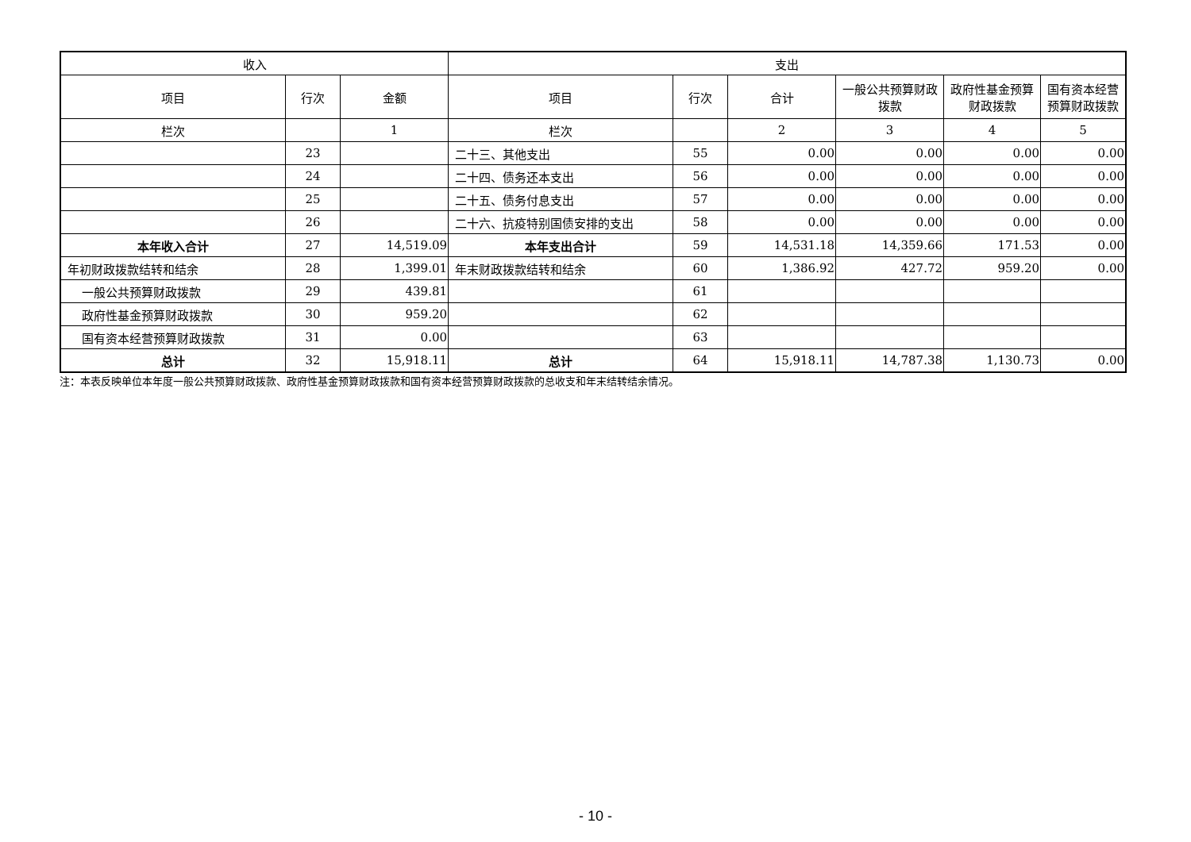| 收入 | | | 支出 | | | | | |
| --- | --- | --- | --- | --- | --- | --- | --- | --- |
| 项目 | 行次 | 金额 | 项目 | 行次 | 合计 | 一般公共预算财政拨款 | 政府性基金预算财政拨款 | 国有资本经营预算财政拨款 |
| 栏次 | | 1 | 栏次 | | 2 | 3 | 4 | 5 |
| | 23 | | 二十三、其他支出 | 55 | 0.00 | 0.00 | 0.00 | 0.00 |
| | 24 | | 二十四、债务还本支出 | 56 | 0.00 | 0.00 | 0.00 | 0.00 |
| | 25 | | 二十五、债务付息支出 | 57 | 0.00 | 0.00 | 0.00 | 0.00 |
| | 26 | | 二十六、抗疫特别国债安排的支出 | 58 | 0.00 | 0.00 | 0.00 | 0.00 |
| 本年收入合计 | 27 | 14,519.09 | 本年支出合计 | 59 | 14,531.18 | 14,359.66 | 171.53 | 0.00 |
| 年初财政拨款结转和结余 | 28 | 1,399.01 | 年末财政拨款结转和结余 | 60 | 1,386.92 | 427.72 | 959.20 | 0.00 |
| 一般公共预算财政拨款 | 29 | 439.81 | | 61 | | | | |
| 政府性基金预算财政拨款 | 30 | 959.20 | | 62 | | | | |
| 国有资本经营预算财政拨款 | 31 | 0.00 | | 63 | | | | |
| 总计 | 32 | 15,918.11 | 总计 | 64 | 15,918.11 | 14,787.38 | 1,130.73 | 0.00 |
注：本表反映单位本年度一般公共预算财政拨款、政府性基金预算财政拨款和国有资本经营预算财政拨款的总收支和年末结转结余情况。
- 10 -